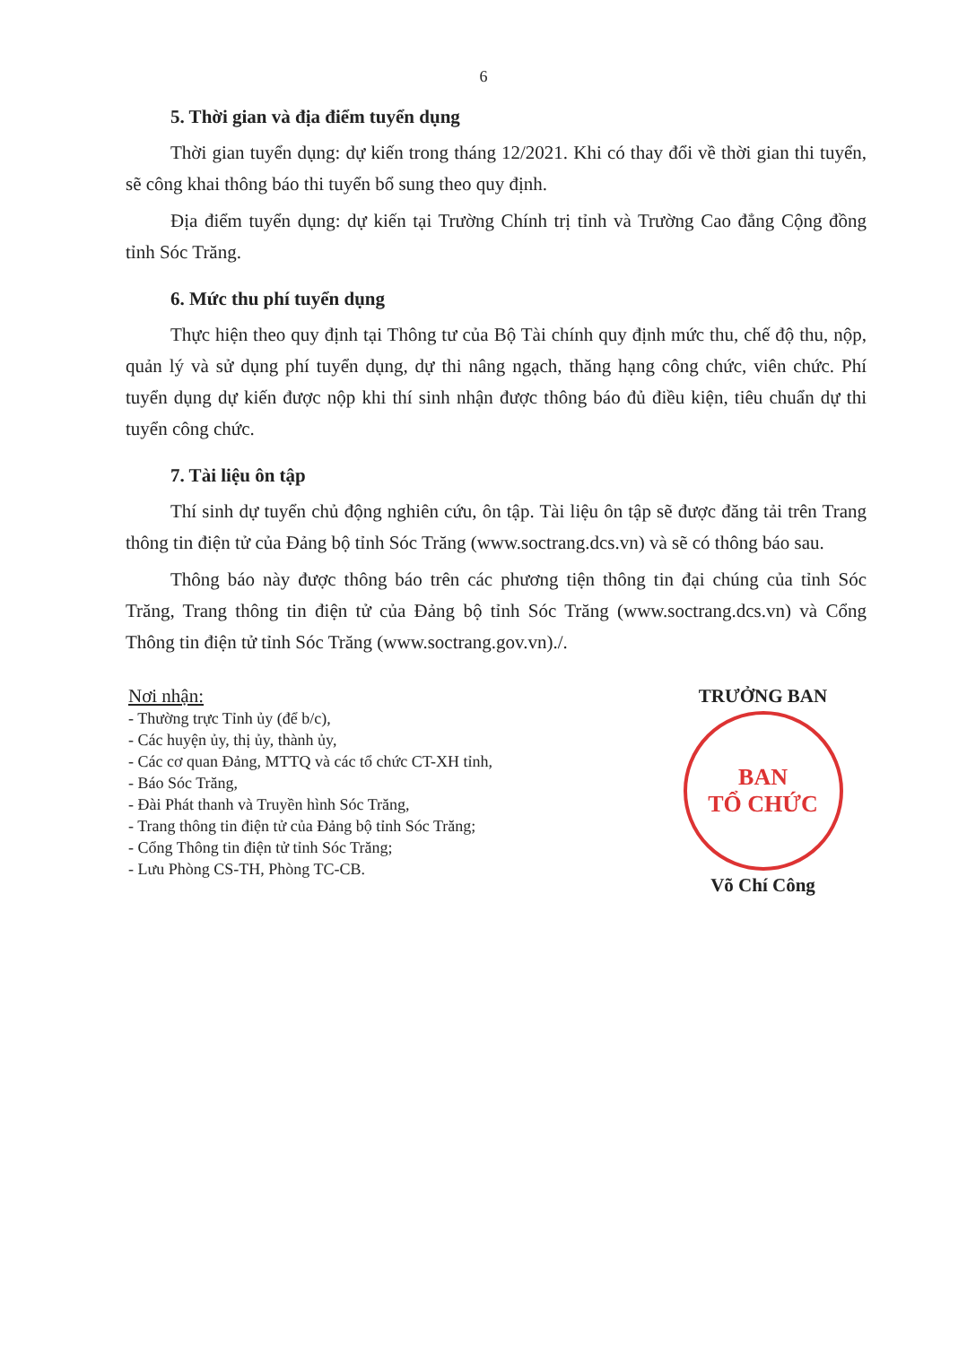6
5. Thời gian và địa điểm tuyển dụng
Thời gian tuyển dụng: dự kiến trong tháng 12/2021. Khi có thay đổi về thời gian thi tuyển, sẽ công khai thông báo thi tuyển bổ sung theo quy định.
Địa điểm tuyển dụng: dự kiến tại Trường Chính trị tỉnh và Trường Cao đẳng Cộng đồng tỉnh Sóc Trăng.
6. Mức thu phí tuyển dụng
Thực hiện theo quy định tại Thông tư của Bộ Tài chính quy định mức thu, chế độ thu, nộp, quản lý và sử dụng phí tuyển dụng, dự thi nâng ngạch, thăng hạng công chức, viên chức. Phí tuyển dụng dự kiến được nộp khi thí sinh nhận được thông báo đủ điều kiện, tiêu chuẩn dự thi tuyển công chức.
7. Tài liệu ôn tập
Thí sinh dự tuyển chủ động nghiên cứu, ôn tập. Tài liệu ôn tập sẽ được đăng tải trên Trang thông tin điện tử của Đảng bộ tỉnh Sóc Trăng (www.soctrang.dcs.vn) và sẽ có thông báo sau.
Thông báo này được thông báo trên các phương tiện thông tin đại chúng của tỉnh Sóc Trăng, Trang thông tin điện tử của Đảng bộ tỉnh Sóc Trăng (www.soctrang.dcs.vn) và Cổng Thông tin điện tử tỉnh Sóc Trăng (www.soctrang.gov.vn)./.
Nơi nhận:
- Thường trực Tỉnh ủy (để b/c),
- Các huyện ủy, thị ủy, thành ủy,
- Các cơ quan Đảng, MTTQ và các tổ chức CT-XH tỉnh,
- Báo Sóc Trăng,
- Đài Phát thanh và Truyền hình Sóc Trăng,
- Trang thông tin điện tử của Đảng bộ tỉnh Sóc Trăng;
- Cổng Thông tin điện tử tỉnh Sóc Trăng;
- Lưu Phòng CS-TH, Phòng TC-CB.
TRƯỞNG BAN
BAN
TỔ CHỨC
Võ Chí Công